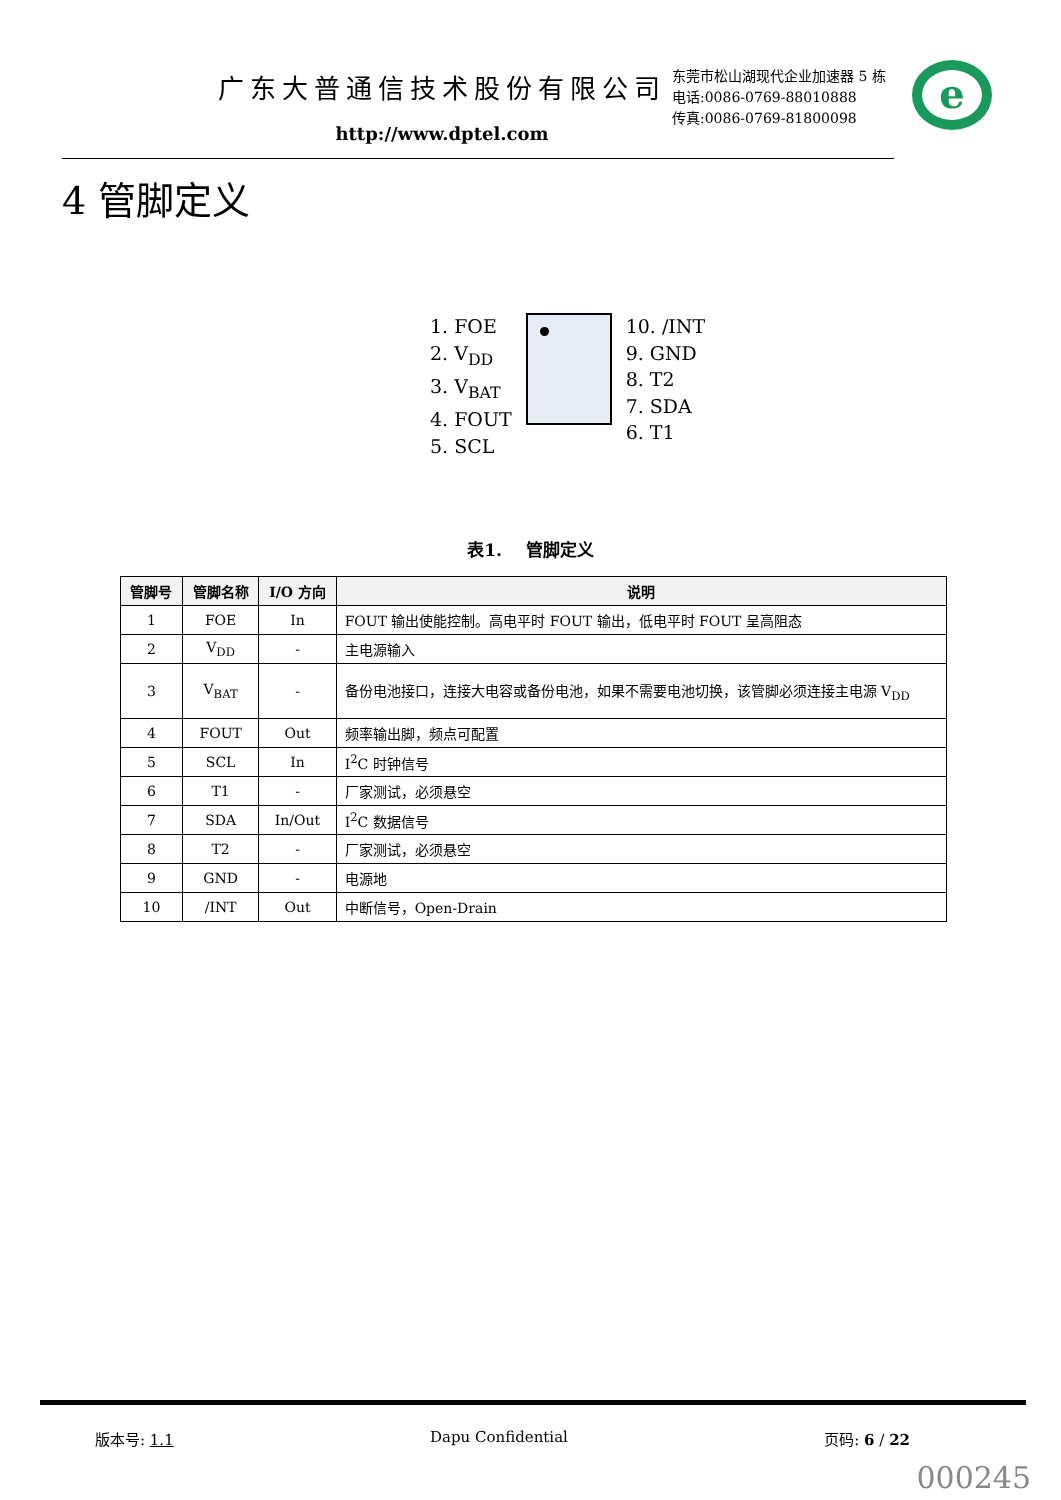广东大普通信技术股份有限公司
http://www.dptel.com
东莞市松山湖现代企业加速器 5 栋
电话:0086-0769-88010888
传真:0086-0769-81800098
e
4 管脚定义
1. FOE
2. V<sub>DD</sub>
3. V<sub>BAT</sub>
4. FOUT
5. SCL
10. /INT
9. GND
8. T2
7. SDA
6. T1
表1. 管脚定义
| 管脚号 | 管脚名称 | I/O 方向 | 说明 |
| --- | --- | --- | --- |
| 1 | FOE | In | FOUT 输出使能控制。高电平时 FOUT 输出，低电平时 FOUT 呈高阻态 |
| 2 | V<sub>DD</sub> | - | 主电源输入 |
| 3 | V<sub>BAT</sub> | - | 备份电池接口，连接大电容或备份电池，如果不需要电池切换，该管脚必须连接主电源 V<sub>DD</sub> |
| 4 | FOUT | Out | 频率输出脚，频点可配置 |
| 5 | SCL | In | I<sup>2</sup>C 时钟信号 |
| 6 | T1 | - | 厂家测试，必须悬空 |
| 7 | SDA | In/Out | I<sup>2</sup>C 数据信号 |
| 8 | T2 | - | 厂家测试，必须悬空 |
| 9 | GND | - | 电源地 |
| 10 | /INT | Out | 中断信号，Open-Drain |
版本号: 1.1 Dapu Confidential 页码: 6 / 22
000245